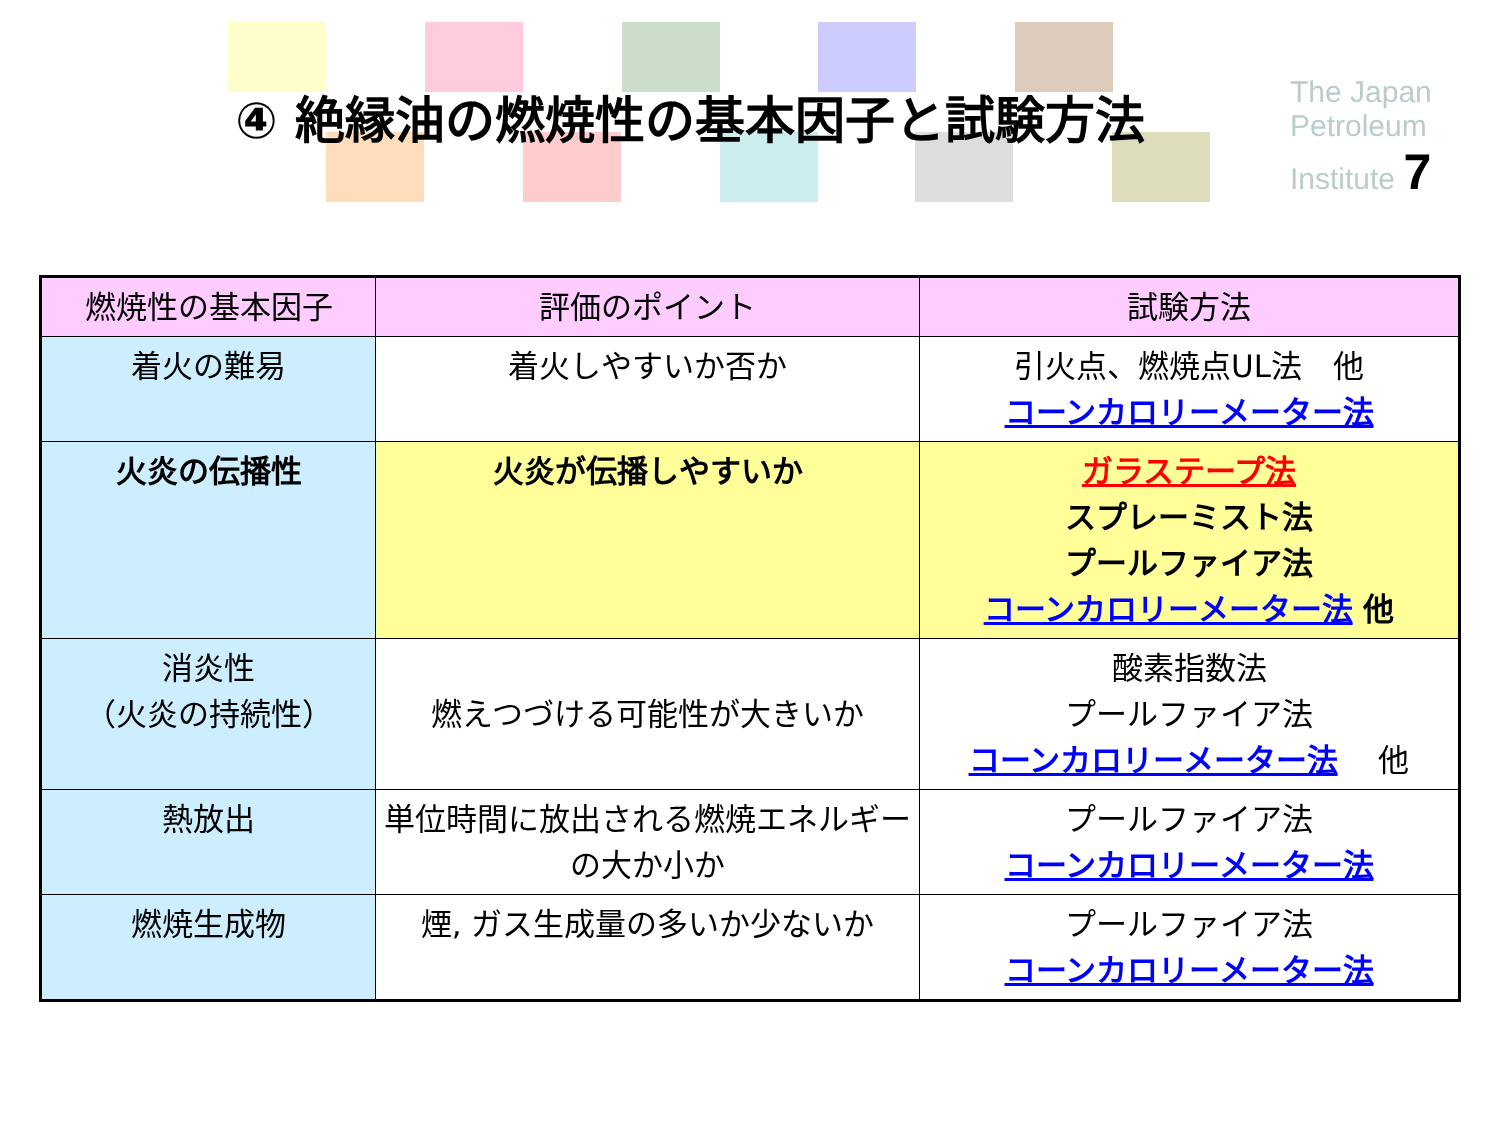④ 絶縁油の燃焼性の基本因子と試験方法
The Japan Petroleum Institute 7
| 燃焼性の基本因子 | 評価のポイント | 試験方法 |
| --- | --- | --- |
| 着火の難易 | 着火しやすいか否か | 引火点、燃焼点UL法 他 コーンカロリーメーター法 |
| 火炎の伝播性 | 火炎が伝播しやすいか | ガラステープ法 スプレーミスト法 プールファイア法 コーンカロリーメーター法 他 |
| 消炎性 （火炎の持続性） | 燃えつづける可能性が大きいか | 酸素指数法 プールファイア法 コーンカロリーメーター法 他 |
| 熱放出 | 単位時間に放出される燃焼エネルギーの大か小か | プールファイア法 コーンカロリーメーター法 |
| 燃焼生成物 | 煙, ガス生成量の多いか少ないか | プールファイア法 コーンカロリーメーター法 |